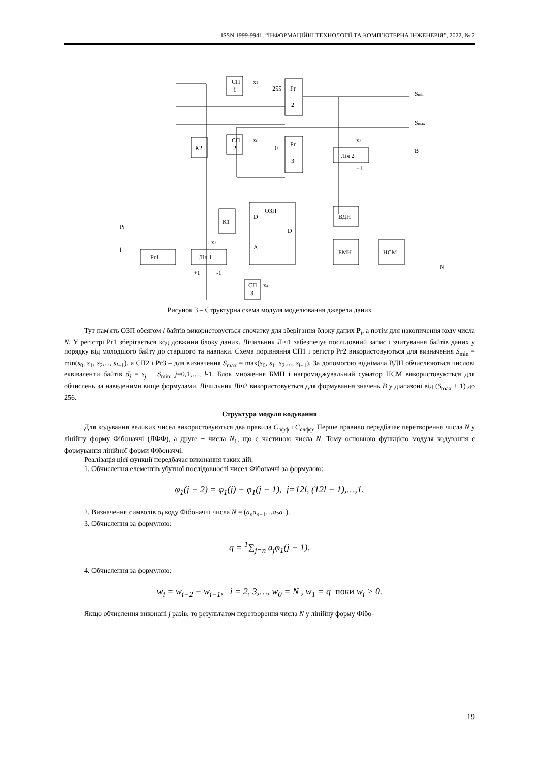ISSN 1999-9941, “ІНФОРМАЦІЙНІ ТЕХНОЛОГІЇ ТА КОМП’ЮТЕРНА ІНЖЕНЕРІЯ”, 2022, № 2
СП
1
Рг
2
К2
СП
2
Рг
3
Ліч 2
К1
D
ОЗП
D
A
ВДН
БМН
НСМ
Рг1
Ліч 1
СП
3
Smin
Smax
B
N
Pi
l
x1
x0
x3
+1
x2
x4
255
0
+1
-1
Рисунок 3 – Структурна схема модуля моделювання джерела даних
Тут пам'ять ОЗП обсягом l байтів використовується спочатку для зберігання блоку даних P<sub>i</sub>, а потім для накопичення коду числа N. У регістрі Рг1 зберігається код довжини блоку даних. Лічильник Ліч1 забезпечує послідовний запис і зчитування байтів даних у порядку від молодшого байту до старшого та навпаки. Схема порівняння СП1 і регістр Рг2 використовуються для визначення S<sub>min</sub> = min(s<sub>0</sub>, s<sub>1</sub>, s<sub>2</sub>,..., s<sub>l−1</sub>), а СП2 і Рг3 – для визначення S<sub>max</sub> = max(s<sub>0</sub>, s<sub>1</sub>, s<sub>2</sub>,..., s<sub>l−1</sub>). За допомогою віднімача ВДН обчислюються числові еквіваленти байтів d<sub>j</sub> = s<sub>j</sub> − S<sub>min</sub>, j=0,1,…, l-1. Блок множення БМН і нагромаджувальний суматор НСМ використовуються для обчислень за наведеними вище формулами. Лічильник Ліч2 використовується для формування значень B у діапазоні від (S<sub>max</sub> + 1) до 256.
Структура модуля кодування
Для кодування великих чисел використовуються два правила C<sub>лфф</sub> і C<sub>слфф</sub>. Перше правило передбачає перетворення числа N у лінійну форму Фібоначчі (ЛФФ), а друге − числа N<sub>1</sub>, що є частиною числа N. Тому основною функцією модуля кодування є формування лінійної форми Фібоначчі.
Реалізація цієї функції передбачає виконання таких дій.
1. Обчислення елементів убутної послідовності чисел Фібоначчі за формулою:
φ<sub>1</sub>(j − 2) = φ<sub>1</sub>(j) − φ<sub>1</sub>(j − 1), j=12l, (12l − 1),…,1.
2. Визначення символів a<sub>l</sub> коду Фібоначчі числа N = (a<sub>n</sub>a<sub>n−1</sub>…a<sub>2</sub>a<sub>1</sub>).
3. Обчислення за формулою:
q = <sup>1</sup>∑<sub>j=n</sub> a<sub>j</sub>φ<sub>1</sub>(j − 1).
4. Обчислення за формулою:
w<sub>i</sub> = w<sub>i−2</sub> − w<sub>i−1</sub>, i = 2, 3,…, w<sub>0</sub> = N , w<sub>1</sub> = q поки w<sub>i</sub> > 0.
Якщо обчислення виконані j разів, то результатом перетворення числа N у лінійну форму Фібо-
19